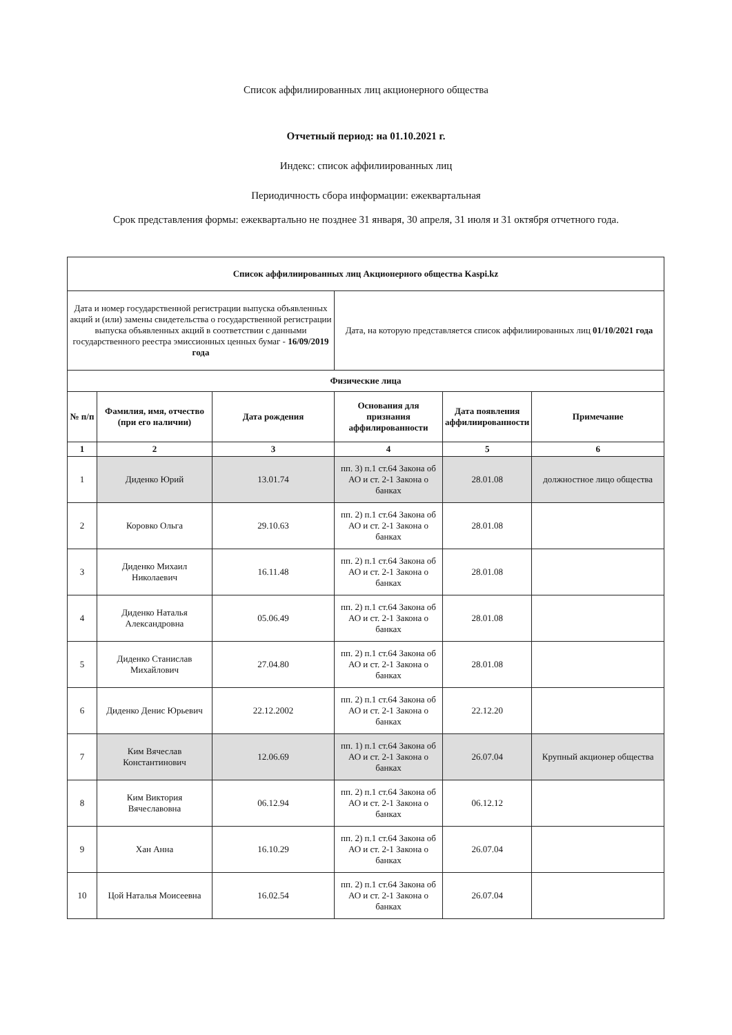Список аффилиированных лиц акционерного общества
Отчетный период: на 01.10.2021 г.
Индекс: список аффилиированных лиц
Периодичность сбора информации: ежеквартальная
Срок представления формы: ежеквартально не позднее 31 января, 30 апреля, 31 июля и 31 октября отчетного года.
| Список аффилиированных лиц Акционерного общества Kaspi.kz | | | | | |
| --- | --- | --- | --- | --- | --- |
| Дата и номер государственной регистрации выпуска объявленных акций и (или) замены свидетельства о государственной регистрации выпуска объявленных акций в соответствии с данными государственного реестра эмиссионных ценных бумаг - 16/09/2019 года | | | Дата, на которую представляется список аффилиированных лиц 01/10/2021 года | | |
| Физические лица | | | | | |
| № п/п | Фамилия, имя, отчество (при его наличии) | Дата рождения | Основания для признания аффилированности | Дата появления аффилиированности | Примечание |
| 1 | 2 | 3 | 4 | 5 | 6 |
| 1 | Диденко Юрий | 13.01.74 | пп. 3) п.1 ст.64 Закона об АО и ст. 2-1 Закона о банках | 28.01.08 | должностное лицо общества |
| 2 | Коровко Ольга | 29.10.63 | пп. 2) п.1 ст.64 Закона об АО и ст. 2-1 Закона о банках | 28.01.08 | |
| 3 | Диденко Михаил Николаевич | 16.11.48 | пп. 2) п.1 ст.64 Закона об АО и ст. 2-1 Закона о банках | 28.01.08 | |
| 4 | Диденко Наталья Александровна | 05.06.49 | пп. 2) п.1 ст.64 Закона об АО и ст. 2-1 Закона о банках | 28.01.08 | |
| 5 | Диденко Станислав Михайлович | 27.04.80 | пп. 2) п.1 ст.64 Закона об АО и ст. 2-1 Закона о банках | 28.01.08 | |
| 6 | Диденко Денис Юрьевич | 22.12.2002 | пп. 2) п.1 ст.64 Закона об АО и ст. 2-1 Закона о банках | 22.12.20 | |
| 7 | Ким Вячеслав Константинович | 12.06.69 | пп. 1) п.1 ст.64 Закона об АО и ст. 2-1 Закона о банках | 26.07.04 | Крупный акционер общества |
| 8 | Ким Виктория Вячеславовна | 06.12.94 | пп. 2) п.1 ст.64 Закона об АО и ст. 2-1 Закона о банках | 06.12.12 | |
| 9 | Хан Анна | 16.10.29 | пп. 2) п.1 ст.64 Закона об АО и ст. 2-1 Закона о банках | 26.07.04 | |
| 10 | Цой Наталья Моисеевна | 16.02.54 | пп. 2) п.1 ст.64 Закона об АО и ст. 2-1 Закона о банках | 26.07.04 | |